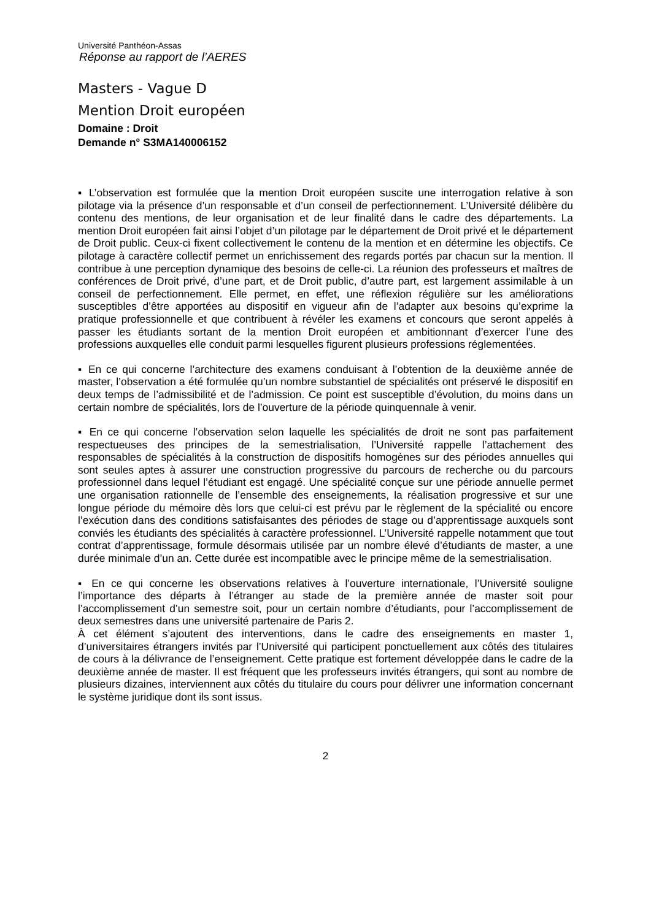Université Panthéon-Assas
Réponse au rapport de l’AERES
Masters - Vague D
Mention Droit européen
Domaine : Droit
Demande n° S3MA140006152
▪ L’observation est formulée que la mention Droit européen suscite une interrogation relative à son pilotage via la présence d’un responsable et d’un conseil de perfectionnement. L’Université délibère du contenu des mentions, de leur organisation et de leur finalité dans le cadre des départements. La mention Droit européen fait ainsi l’objet d’un pilotage par le département de Droit privé et le département de Droit public. Ceux-ci fixent collectivement le contenu de la mention et en détermine les objectifs. Ce pilotage à caractère collectif permet un enrichissement des regards portés par chacun sur la mention. Il contribue à une perception dynamique des besoins de celle-ci. La réunion des professeurs et maîtres de conférences de Droit privé, d’une part, et de Droit public, d’autre part, est largement assimilable à un conseil de perfectionnement. Elle permet, en effet, une réflexion régulière sur les améliorations susceptibles d’être apportées au dispositif en vigueur afin de l’adapter aux besoins qu’exprime la pratique professionnelle et que contribuent à révéler les examens et concours que seront appelés à passer les étudiants sortant de la mention Droit européen et ambitionnant d’exercer l’une des professions auxquelles elle conduit parmi lesquelles figurent plusieurs professions réglementées.
▪ En ce qui concerne l’architecture des examens conduisant à l’obtention de la deuxième année de master, l’observation a été formulée qu’un nombre substantiel de spécialités ont préservé le dispositif en deux temps de l’admissibilité et de l’admission. Ce point est susceptible d’évolution, du moins dans un certain nombre de spécialités, lors de l’ouverture de la période quinquennale à venir.
▪ En ce qui concerne l’observation selon laquelle les spécialités de droit ne sont pas parfaitement respectueuses des principes de la semestrialisation, l’Université rappelle l’attachement des responsables de spécialités à la construction de dispositifs homogènes sur des périodes annuelles qui sont seules aptes à assurer une construction progressive du parcours de recherche ou du parcours professionnel dans lequel l’étudiant est engagé. Une spécialité conçue sur une période annuelle permet une organisation rationnelle de l’ensemble des enseignements, la réalisation progressive et sur une longue période du mémoire dès lors que celui-ci est prévu par le règlement de la spécialité ou encore l’exécution dans des conditions satisfaisantes des périodes de stage ou d’apprentissage auxquels sont conviés les étudiants des spécialités à caractère professionnel. L’Université rappelle notamment que tout contrat d’apprentissage, formule désormais utilisée par un nombre élevé d’étudiants de master, a une durée minimale d’un an. Cette durée est incompatible avec le principe même de la semestrialisation.
▪ En ce qui concerne les observations relatives à l’ouverture internationale, l’Université souligne l’importance des départs à l’étranger au stade de la première année de master soit pour l’accomplissement d’un semestre soit, pour un certain nombre d’étudiants, pour l’accomplissement de deux semestres dans une université partenaire de Paris 2.
À cet élément s’ajoutent des interventions, dans le cadre des enseignements en master 1, d’universitaires étrangers invités par l’Université qui participent ponctuellement aux côtés des titulaires de cours à la délivrance de l’enseignement. Cette pratique est fortement développée dans le cadre de la deuxième année de master. Il est fréquent que les professeurs invités étrangers, qui sont au nombre de plusieurs dizaines, interviennent aux côtés du titulaire du cours pour délivrer une information concernant le système juridique dont ils sont issus.
2